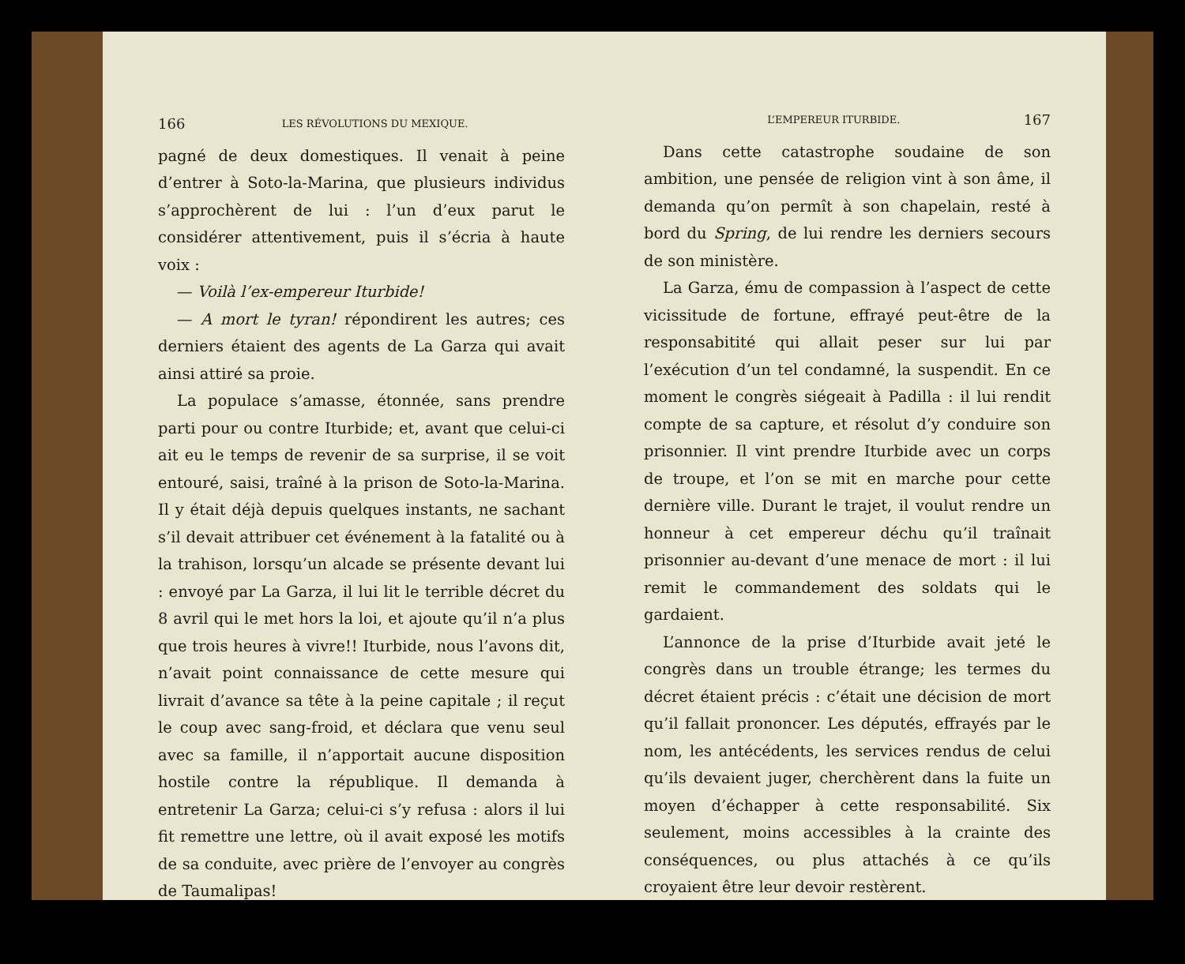166 LES RÉVOLUTIONS DU MEXIQUE.
pagné de deux domestiques. Il venait à peine d’entrer à Soto-la-Marina, que plusieurs individus s’approchèrent de lui : l’un d’eux parut le considérer attentivement, puis il s’écria à haute voix :
— Voilà l’ex-empereur Iturbide!
— A mort le tyran! répondirent les autres; ces derniers étaient des agents de La Garza qui avait ainsi attiré sa proie.
La populace s’amasse, étonnée, sans prendre parti pour ou contre Iturbide; et, avant que celui-ci ait eu le temps de revenir de sa surprise, il se voit entouré, saisi, traîné à la prison de Soto-la-Marina. Il y était déjà depuis quelques instants, ne sachant s’il devait attribuer cet événement à la fatalité ou à la trahison, lorsqu’un alcade se présente devant lui : envoyé par La Garza, il lui lit le terrible décret du 8 avril qui le met hors la loi, et ajoute qu’il n’a plus que trois heures à vivre!! Iturbide, nous l’avons dit, n’avait point connaissance de cette mesure qui livrait d’avance sa tête à la peine capitale ; il reçut le coup avec sang-froid, et déclara que venu seul avec sa famille, il n’apportait aucune disposition hostile contre la république. Il demanda à entretenir La Garza; celui-ci s’y refusa : alors il lui fit remettre une lettre, où il avait exposé les motifs de sa conduite, avec prière de l’envoyer au congrès de Taumalipas!
L’EMPEREUR ITURBIDE. 167
Dans cette catastrophe soudaine de son ambition, une pensée de religion vint à son âme, il demanda qu’on permît à son chapelain, resté à bord du Spring, de lui rendre les derniers secours de son ministère.
La Garza, ému de compassion à l’aspect de cette vicissitude de fortune, effrayé peut-être de la responsabitité qui allait peser sur lui par l’exécution d’un tel condamné, la suspendit. En ce moment le congrès siégeait à Padilla : il lui rendit compte de sa capture, et résolut d’y conduire son prisonnier. Il vint prendre Iturbide avec un corps de troupe, et l’on se mit en marche pour cette dernière ville. Durant le trajet, il voulut rendre un honneur à cet empereur déchu qu’il traînait prisonnier au-devant d’une menace de mort : il lui remit le commandement des soldats qui le gardaient.
L’annonce de la prise d’Iturbide avait jeté le congrès dans un trouble étrange; les termes du décret étaient précis : c’était une décision de mort qu’il fallait prononcer. Les députés, effrayés par le nom, les antécédents, les services rendus de celui qu’ils devaient juger, cherchèrent dans la fuite un moyen d’échapper à cette responsabilité. Six seulement, moins accessibles à la crainte des conséquences, ou plus attachés à ce qu’ils croyaient être leur devoir restèrent.